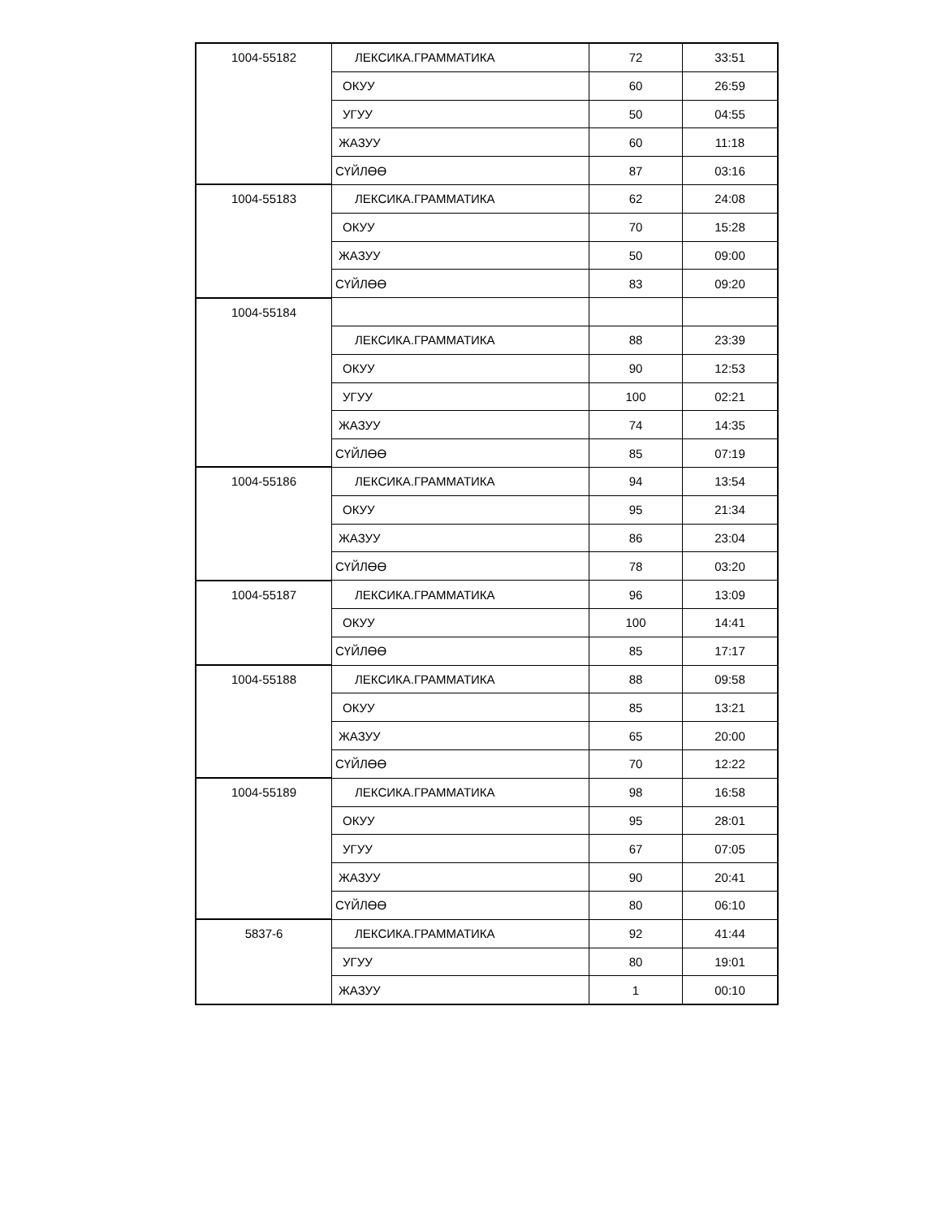| 1004-55182 | ЛЕКСИКА.ГРАММАТИКА | 72 | 33:51 |
| | ОКУУ | 60 | 26:59 |
| | УГУУ | 50 | 04:55 |
| | ЖАЗУУ | 60 | 11:18 |
| | СҮЙЛӨӨ | 87 | 03:16 |
| 1004-55183 | ЛЕКСИКА.ГРАММАТИКА | 62 | 24:08 |
| | ОКУУ | 70 | 15:28 |
| | ЖАЗУУ | 50 | 09:00 |
| | СҮЙЛӨӨ | 83 | 09:20 |
| 1004-55184 | | | |
| | ЛЕКСИКА.ГРАММАТИКА | 88 | 23:39 |
| | ОКУУ | 90 | 12:53 |
| | УГУУ | 100 | 02:21 |
| | ЖАЗУУ | 74 | 14:35 |
| | СҮЙЛӨӨ | 85 | 07:19 |
| 1004-55186 | ЛЕКСИКА.ГРАММАТИКА | 94 | 13:54 |
| | ОКУУ | 95 | 21:34 |
| | ЖАЗУУ | 86 | 23:04 |
| | СҮЙЛӨӨ | 78 | 03:20 |
| 1004-55187 | ЛЕКСИКА.ГРАММАТИКА | 96 | 13:09 |
| | ОКУУ | 100 | 14:41 |
| | СҮЙЛӨӨ | 85 | 17:17 |
| 1004-55188 | ЛЕКСИКА.ГРАММАТИКА | 88 | 09:58 |
| | ОКУУ | 85 | 13:21 |
| | ЖАЗУУ | 65 | 20:00 |
| | СҮЙЛӨӨ | 70 | 12:22 |
| 1004-55189 | ЛЕКСИКА.ГРАММАТИКА | 98 | 16:58 |
| | ОКУУ | 95 | 28:01 |
| | УГУУ | 67 | 07:05 |
| | ЖАЗУУ | 90 | 20:41 |
| | СҮЙЛӨӨ | 80 | 06:10 |
| 5837-6 | ЛЕКСИКА.ГРАММАТИКА | 92 | 41:44 |
| | УГУУ | 80 | 19:01 |
| | ЖАЗУУ | 1 | 00:10 |